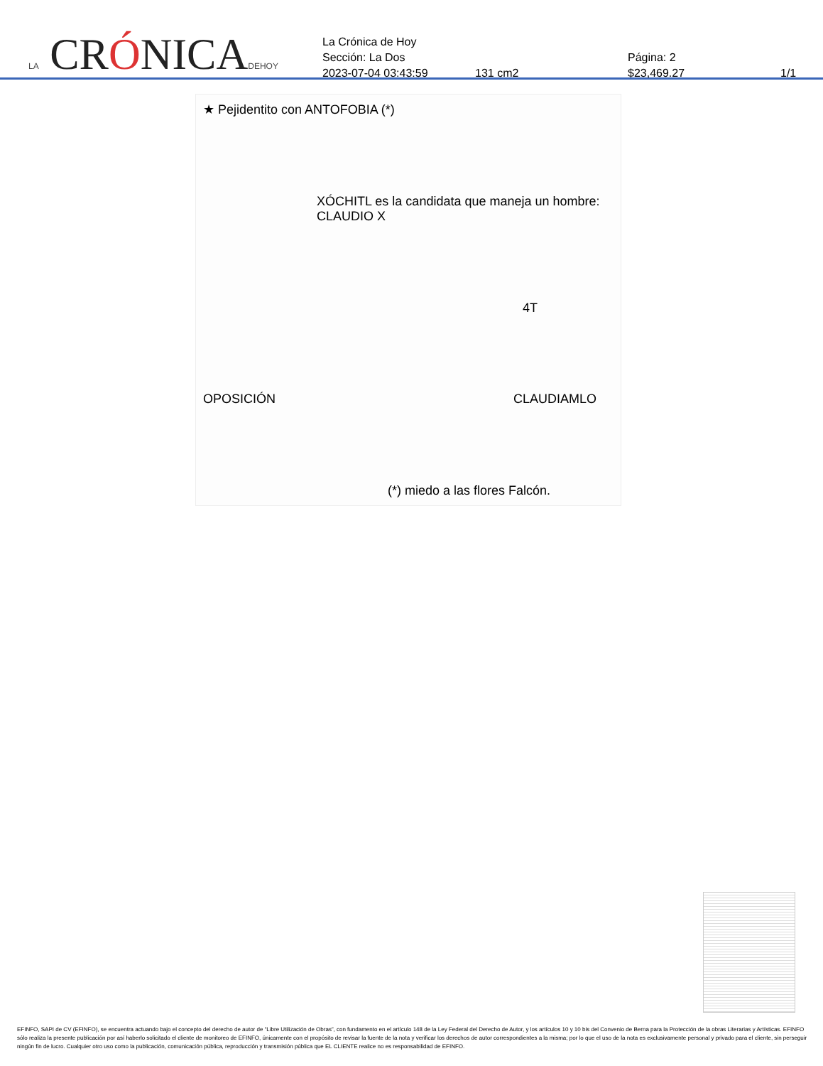LA CRÓNICADEHOY
La Crónica de Hoy
Sección: La Dos Página: 2
2023-07-04 03:43:59 131 cm2 $23,469.27 1/1
★ Pejidentito con ANTOFOBIA (*)
XÓCHITL es la candidata que maneja un hombre: CLAUDIO X
4T
OPOSICIÓN CLAUDIAMLO
(*) miedo a las flores Falcón.
EFINFO, SAPI de CV (EFINFO), se encuentra actuando bajo el concepto del derecho de autor de “Libre Utilización de Obras”, con fundamento en el artículo 148 de la Ley Federal del Derecho de Autor, y los artículos 10 y 10 bis del Convenio de Berna para la Protección de la obras Literarias y Artísticas. EFINFO sólo realiza la presente publicación por así haberlo solicitado el cliente de monitoreo de EFINFO, únicamente con el propósito de revisar la fuente de la nota y verificar los derechos de autor correspondientes a la misma; por lo que el uso de la nota es exclusivamente personal y privado para el cliente, sin perseguir ningún fin de lucro. Cualquier otro uso como la publicación, comunicación pública, reproducción y transmisión pública que EL CLIENTE realice no es responsabilidad de EFINFO.